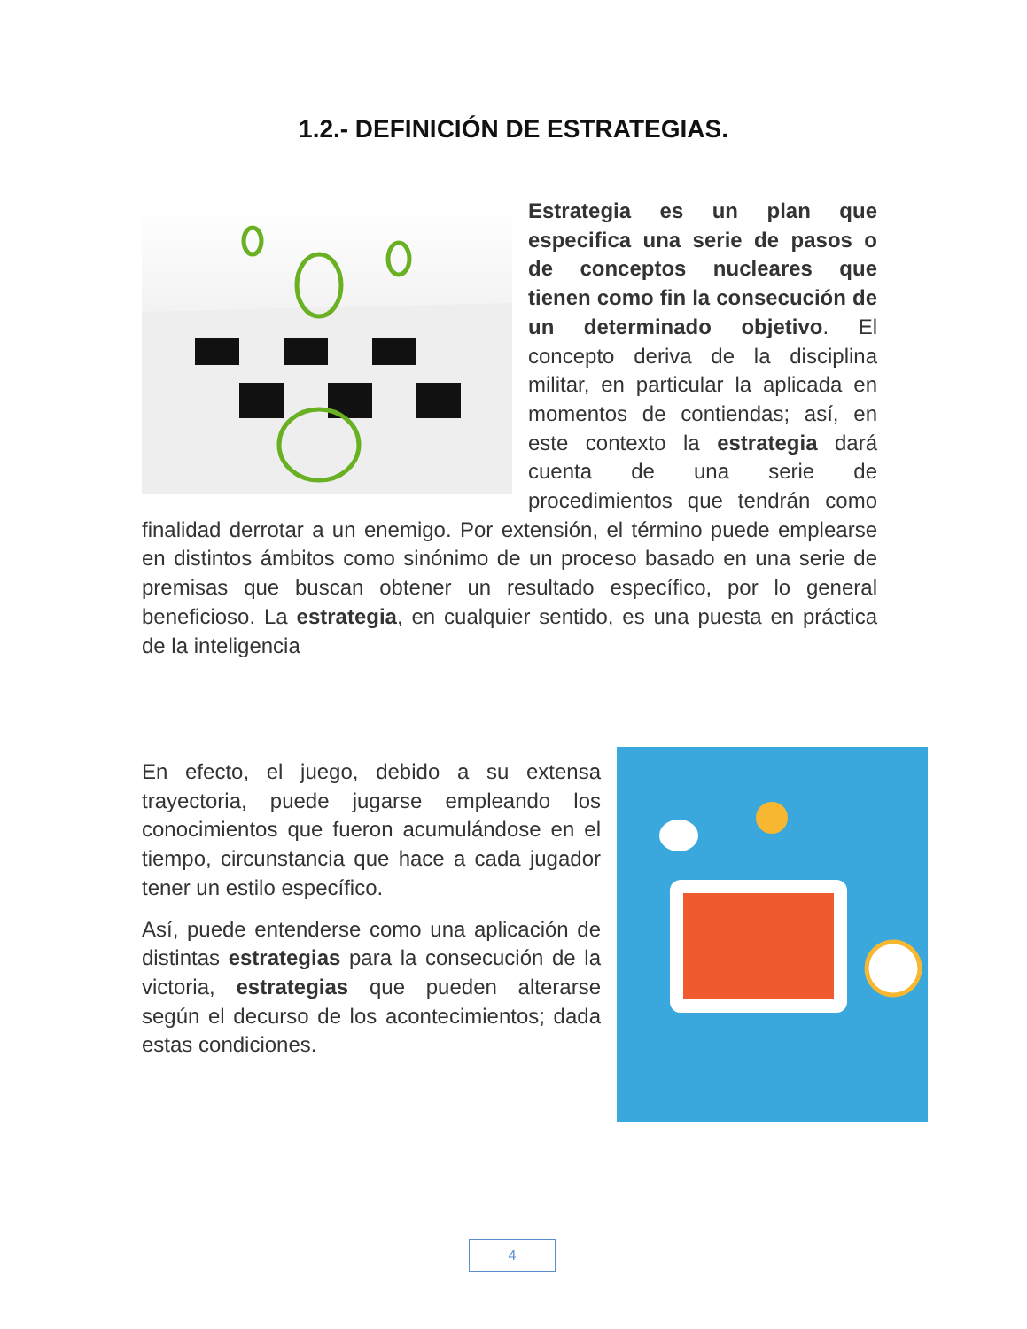1.2.- DEFINICIÓN DE ESTRATEGIAS.
Estrategia es un plan que especifica una serie de pasos o de conceptos nucleares que tienen como fin la consecución de un determinado objetivo. El concepto deriva de la disciplina militar, en particular la aplicada en momentos de contiendas; así, en este contexto la estrategia dará cuenta de una serie de procedimientos que tendrán como finalidad derrotar a un enemigo. Por extensión, el término puede emplearse en distintos ámbitos como sinónimo de un proceso basado en una serie de premisas que buscan obtener un resultado específico, por lo general beneficioso. La estrategia, en cualquier sentido, es una puesta en práctica de la inteligencia
En efecto, el juego, debido a su extensa trayectoria, puede jugarse empleando los conocimientos que fueron acumulándose en el tiempo, circunstancia que hace a cada jugador tener un estilo específico.
Así, puede entenderse como una aplicación de distintas estrategias para la consecución de la victoria, estrategias que pueden alterarse según el decurso de los acontecimientos; dada estas condiciones.
4